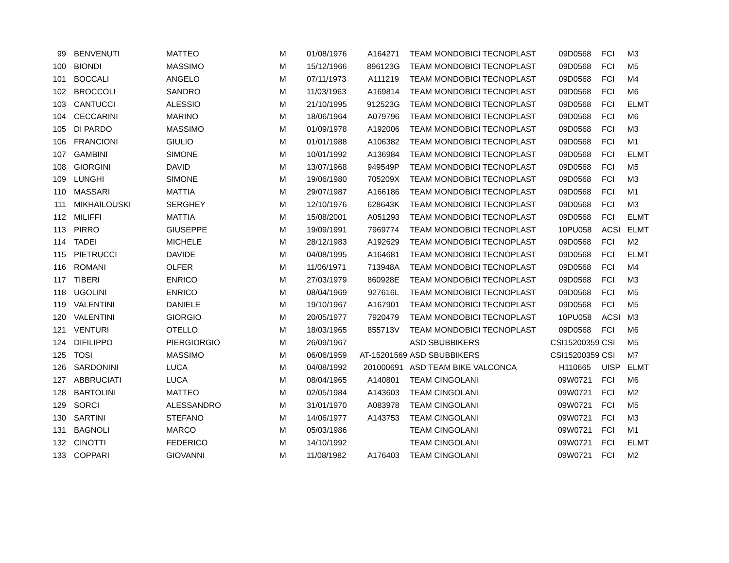| 99 | BENVENUTI | MATTEO | M | 01/08/1976 | A164271 | TEAM MONDOBICI TECNOPLAST | 09D0568 | FCI | M3 |
| 100 | BIONDI | MASSIMO | M | 15/12/1966 | 896123G | TEAM MONDOBICI TECNOPLAST | 09D0568 | FCI | M5 |
| 101 | BOCCALI | ANGELO | M | 07/11/1973 | A111219 | TEAM MONDOBICI TECNOPLAST | 09D0568 | FCI | M4 |
| 102 | BROCCOLI | SANDRO | M | 11/03/1963 | A169814 | TEAM MONDOBICI TECNOPLAST | 09D0568 | FCI | M6 |
| 103 | CANTUCCI | ALESSIO | M | 21/10/1995 | 912523G | TEAM MONDOBICI TECNOPLAST | 09D0568 | FCI | ELMT |
| 104 | CECCARINI | MARINO | M | 18/06/1964 | A079796 | TEAM MONDOBICI TECNOPLAST | 09D0568 | FCI | M6 |
| 105 | DI PARDO | MASSIMO | M | 01/09/1978 | A192006 | TEAM MONDOBICI TECNOPLAST | 09D0568 | FCI | M3 |
| 106 | FRANCIONI | GIULIO | M | 01/01/1988 | A106382 | TEAM MONDOBICI TECNOPLAST | 09D0568 | FCI | M1 |
| 107 | GAMBINI | SIMONE | M | 10/01/1992 | A136984 | TEAM MONDOBICI TECNOPLAST | 09D0568 | FCI | ELMT |
| 108 | GIORGINI | DAVID | M | 13/07/1968 | 949549P | TEAM MONDOBICI TECNOPLAST | 09D0568 | FCI | M5 |
| 109 | LUNGHI | SIMONE | M | 19/06/1980 | 705209X | TEAM MONDOBICI TECNOPLAST | 09D0568 | FCI | M3 |
| 110 | MASSARI | MATTIA | M | 29/07/1987 | A166186 | TEAM MONDOBICI TECNOPLAST | 09D0568 | FCI | M1 |
| 111 | MIKHAILOUSKI | SERGHEY | M | 12/10/1976 | 628643K | TEAM MONDOBICI TECNOPLAST | 09D0568 | FCI | M3 |
| 112 | MILIFFI | MATTIA | M | 15/08/2001 | A051293 | TEAM MONDOBICI TECNOPLAST | 09D0568 | FCI | ELMT |
| 113 | PIRRO | GIUSEPPE | M | 19/09/1991 | 7969774 | TEAM MONDOBICI TECNOPLAST | 10PU058 | ACSI | ELMT |
| 114 | TADEI | MICHELE | M | 28/12/1983 | A192629 | TEAM MONDOBICI TECNOPLAST | 09D0568 | FCI | M2 |
| 115 | PIETRUCCI | DAVIDE | M | 04/08/1995 | A164681 | TEAM MONDOBICI TECNOPLAST | 09D0568 | FCI | ELMT |
| 116 | ROMANI | OLFER | M | 11/06/1971 | 713948A | TEAM MONDOBICI TECNOPLAST | 09D0568 | FCI | M4 |
| 117 | TIBERI | ENRICO | M | 27/03/1979 | 860928E | TEAM MONDOBICI TECNOPLAST | 09D0568 | FCI | M3 |
| 118 | UGOLINI | ENRICO | M | 08/04/1969 | 927616L | TEAM MONDOBICI TECNOPLAST | 09D0568 | FCI | M5 |
| 119 | VALENTINI | DANIELE | M | 19/10/1967 | A167901 | TEAM MONDOBICI TECNOPLAST | 09D0568 | FCI | M5 |
| 120 | VALENTINI | GIORGIO | M | 20/05/1977 | 7920479 | TEAM MONDOBICI TECNOPLAST | 10PU058 | ACSI | M3 |
| 121 | VENTURI | OTELLO | M | 18/03/1965 | 855713V | TEAM MONDOBICI TECNOPLAST | 09D0568 | FCI | M6 |
| 124 | DIFILIPPO | PIERGIORGIO | M | 26/09/1967 | | ASD SBUBBIKERS | CSI15200359 | CSI | M5 |
| 125 | TOSI | MASSIMO | M | 06/06/1959 | AT-15201569 | ASD SBUBBIKERS | CSI15200359 | CSI | M7 |
| 126 | SARDONINI | LUCA | M | 04/08/1992 | 201000691 | ASD TEAM BIKE VALCONCA | H110665 | UISP | ELMT |
| 127 | ABBRUCIATI | LUCA | M | 08/04/1965 | A140801 | TEAM CINGOLANI | 09W0721 | FCI | M6 |
| 128 | BARTOLINI | MATTEO | M | 02/05/1984 | A143603 | TEAM CINGOLANI | 09W0721 | FCI | M2 |
| 129 | SORCI | ALESSANDRO | M | 31/01/1970 | A083978 | TEAM CINGOLANI | 09W0721 | FCI | M5 |
| 130 | SARTINI | STEFANO | M | 14/06/1977 | A143753 | TEAM CINGOLANI | 09W0721 | FCI | M3 |
| 131 | BAGNOLI | MARCO | M | 05/03/1986 | | TEAM CINGOLANI | 09W0721 | FCI | M1 |
| 132 | CINOTTI | FEDERICO | M | 14/10/1992 | | TEAM CINGOLANI | 09W0721 | FCI | ELMT |
| 133 | COPPARI | GIOVANNI | M | 11/08/1982 | A176403 | TEAM CINGOLANI | 09W0721 | FCI | M2 |